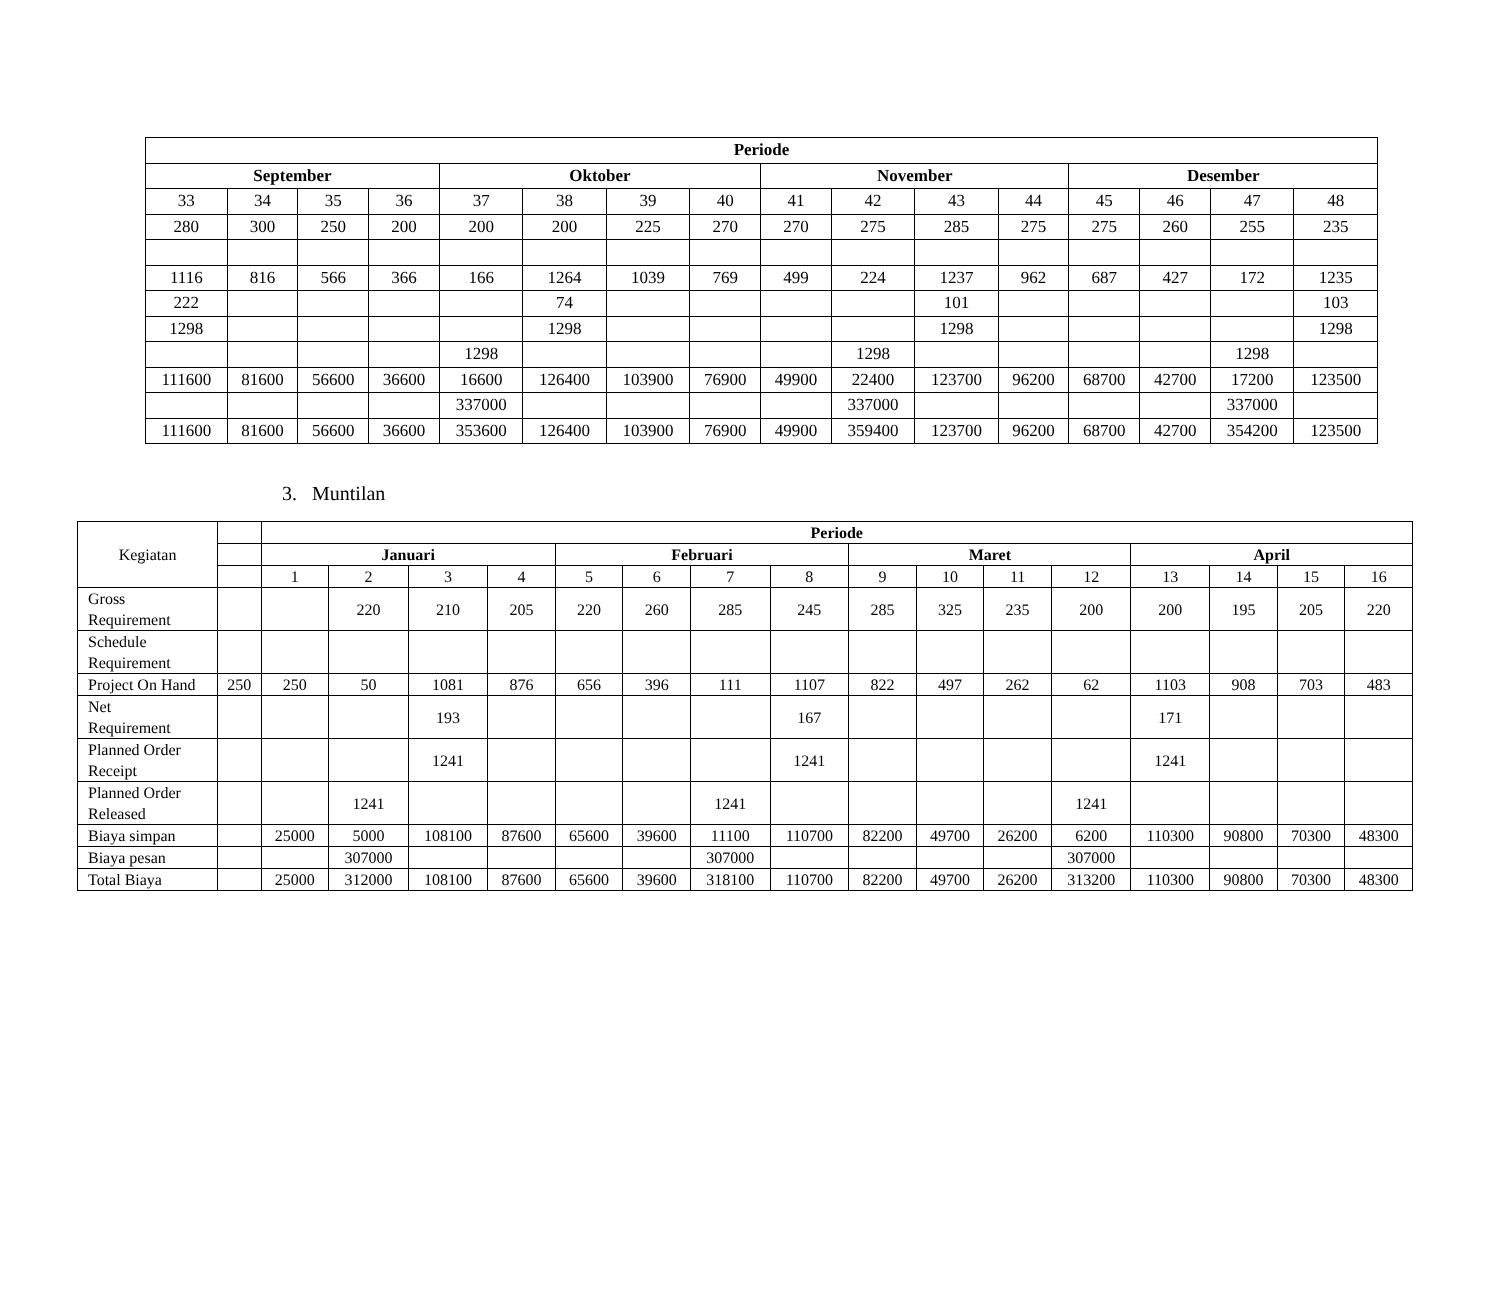| Periode | | | | | | | | | | | | | | | |
| --- | --- | --- | --- | --- | --- | --- | --- | --- | --- | --- | --- | --- | --- | --- | --- |
| September | | | | Oktober | | | | November | | | | Desember | | | |
| 33 | 34 | 35 | 36 | 37 | 38 | 39 | 40 | 41 | 42 | 43 | 44 | 45 | 46 | 47 | 48 |
| 280 | 300 | 250 | 200 | 200 | 200 | 225 | 270 | 270 | 275 | 285 | 275 | 275 | 260 | 255 | 235 |
| 1116 | 816 | 566 | 366 | 166 | 1264 | 1039 | 769 | 499 | 224 | 1237 | 962 | 687 | 427 | 172 | 1235 |
| 222 | | | | | 74 | | | | | 101 | | | | | 103 |
| 1298 | | | | | 1298 | | | | | 1298 | | | | | 1298 |
| | | | | 1298 | | | | | 1298 | | | | | 1298 | |
| 111600 | 81600 | 56600 | 36600 | 16600 | 126400 | 103900 | 76900 | 49900 | 22400 | 123700 | 96200 | 68700 | 42700 | 17200 | 123500 |
| | | | | 337000 | | | | | 337000 | | | | | 337000 | |
| 111600 | 81600 | 56600 | 36600 | 353600 | 126400 | 103900 | 76900 | 49900 | 359400 | 123700 | 96200 | 68700 | 42700 | 354200 | 123500 |
3. Muntilan
| Kegiatan | | Periode | | | | | | | | | | | | | | | |
| | | Januari | | | | Februari | | | | Maret | | | | April | | | |
| | | 1 | 2 | 3 | 4 | 5 | 6 | 7 | 8 | 9 | 10 | 11 | 12 | 13 | 14 | 15 | 16 |
| Gross Requirement | | | 220 | 210 | 205 | 220 | 260 | 285 | 245 | 285 | 325 | 235 | 200 | 200 | 195 | 205 | 220 |
| Schedule Requirement | | | | | | | | | | | | | | | | | |
| Project On Hand | 250 | 250 | 50 | 1081 | 876 | 656 | 396 | 111 | 1107 | 822 | 497 | 262 | 62 | 1103 | 908 | 703 | 483 |
| Net Requirement | | | | 193 | | | | | 167 | | | | | 171 | | | |
| Planned Order Receipt | | | | 1241 | | | | | 1241 | | | | | 1241 | | | |
| Planned Order Released | | | 1241 | | | | | 1241 | | | | | 1241 | | | | |
| Biaya simpan | | 25000 | 5000 | 108100 | 87600 | 65600 | 39600 | 11100 | 110700 | 82200 | 49700 | 26200 | 6200 | 110300 | 90800 | 70300 | 48300 |
| Biaya pesan | | | 307000 | | | | | 307000 | | | | | 307000 | | | | |
| Total Biaya | | 25000 | 312000 | 108100 | 87600 | 65600 | 39600 | 318100 | 110700 | 82200 | 49700 | 26200 | 313200 | 110300 | 90800 | 70300 | 48300 |